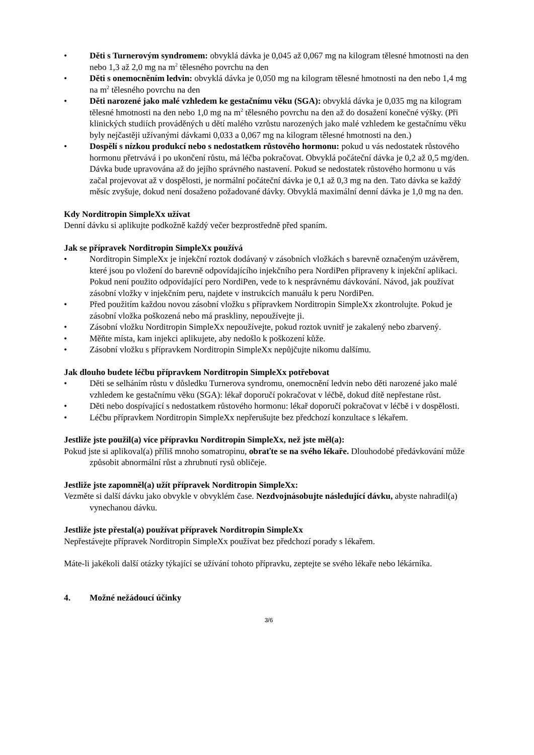• Děti s Turnerovým syndromem: obvyklá dávka je 0,045 až 0,067 mg na kilogram tělesné hmotnosti na den nebo 1,3 až 2,0 mg na m<sup>2</sup> tělesného povrchu na den
• Děti s onemocněním ledvin: obvyklá dávka je 0,050 mg na kilogram tělesné hmotnosti na den nebo 1,4 mg na m<sup>2</sup> tělesného povrchu na den
• Děti narozené jako malé vzhledem ke gestačnímu věku (SGA): obvyklá dávka je 0,035 mg na kilogram tělesné hmotnosti na den nebo 1,0 mg na m<sup>2</sup> tělesného povrchu na den až do dosažení konečné výšky. (Při klinických studiích prováděných u dětí malého vzrůstu narozených jako malé vzhledem ke gestačnímu věku byly nejčastěji užívanými dávkami 0,033 a 0,067 mg na kilogram tělesné hmotnosti na den.)
• Dospělí s nízkou produkcí nebo s nedostatkem růstového hormonu: pokud u vás nedostatek růstového hormonu přetrvává i po ukončení růstu, má léčba pokračovat. Obvyklá počáteční dávka je 0,2 až 0,5 mg/den. Dávka bude upravována až do jejího správného nastavení. Pokud se nedostatek růstového hormonu u vás začal projevovat až v dospělosti, je normální počáteční dávka je 0,1 až 0,3 mg na den. Tato dávka se každý měsíc zvyšuje, dokud není dosaženo požadované dávky. Obvyklá maximální denní dávka je 1,0 mg na den.
Kdy Norditropin SimpleXx užívat
Denní dávku si aplikujte podkožně každý večer bezprostředně před spaním.
Jak se přípravek Norditropin SimpleXx používá
• Norditropin SimpleXx je injekční roztok dodávaný v zásobních vložkách s barevně označeným uzávěrem, které jsou po vložení do barevně odpovídajícího injekčního pera NordiPen připraveny k injekční aplikaci. Pokud není použito odpovídající pero NordiPen, vede to k nesprávnému dávkování. Návod, jak používat zásobní vložky v injekčním peru, najdete v instrukcích manuálu k peru NordiPen.
• Před použitím každou novou zásobní vložku s přípravkem Norditropin SimpleXx zkontrolujte. Pokud je zásobní vložka poškozená nebo má praskliny, nepoužívejte ji.
• Zásobní vložku Norditropin SimpleXx nepoužívejte, pokud roztok uvnitř je zakalený nebo zbarvený.
• Měňte místa, kam injekci aplikujete, aby nedošlo k poškození kůže.
• Zásobní vložku s přípravkem Norditropin SimpleXx nepůjčujte nikomu dalšímu.
Jak dlouho budete léčbu přípravkem Norditropin SimpleXx potřebovat
• Děti se selháním růstu v důsledku Turnerova syndromu, onemocnění ledvin nebo děti narozené jako malé vzhledem ke gestačnímu věku (SGA): lékař doporučí pokračovat v léčbě, dokud dítě nepřestane růst.
• Děti nebo dospívající s nedostatkem růstového hormonu: lékař doporučí pokračovat v léčbě i v dospělosti.
• Léčbu přípravkem Norditropin SimpleXx nepřerušujte bez předchozí konzultace s lékařem.
Jestliže jste použil(a) více přípravku Norditropin SimpleXx, než jste měl(a):
Pokud jste si aplikoval(a) příliš mnoho somatropinu, obraťte se na svého lékaře. Dlouhodobé předávkování může způsobit abnormální růst a zhrubnutí rysů obličeje.
Jestliže jste zapomněl(a) užít přípravek Norditropin SimpleXx:
Vezměte si další dávku jako obvykle v obvyklém čase. Nezdvojnásobujte následující dávku, abyste nahradil(a) vynechanou dávku.
Jestliže jste přestal(a) používat přípravek Norditropin SimpleXx
Nepřestávejte přípravek Norditropin SimpleXx používat bez předchozí porady s lékařem.
Máte-li jakékoli další otázky týkající se užívání tohoto přípravku, zeptejte se svého lékaře nebo lékárníka.
4. Možné nežádoucí účinky
3/6